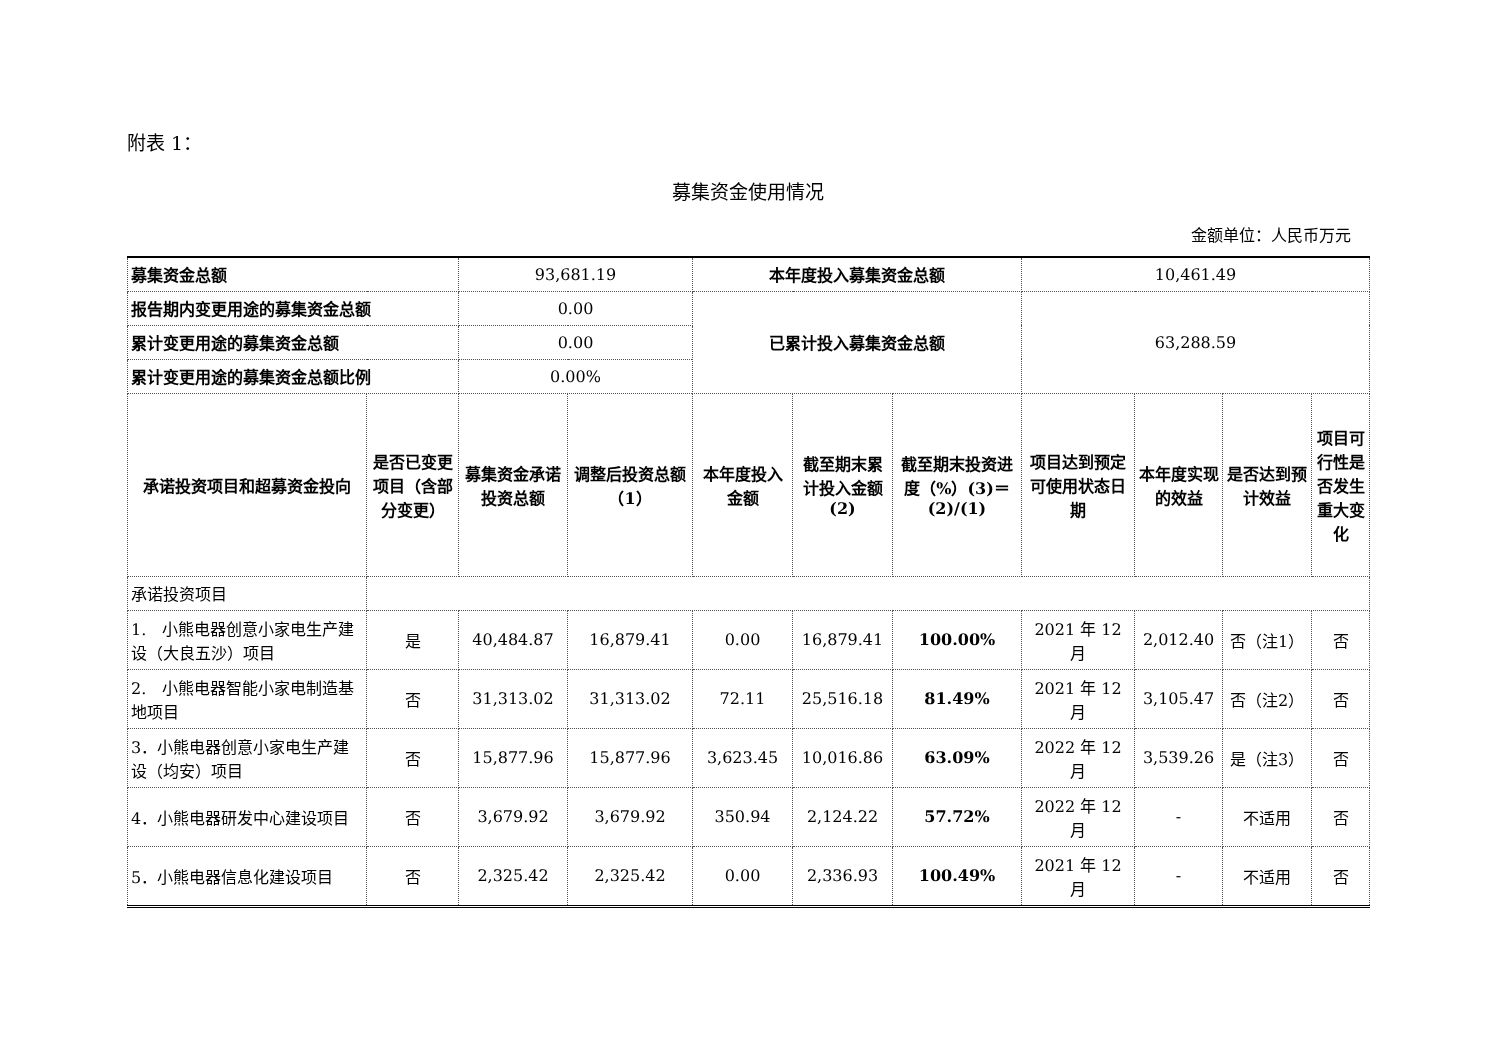附表 1：
募集资金使用情况
金额单位：人民币万元
| 募集资金总额 | | 93,681.19 | | 本年度投入募集资金总额 | | | 10,461.49 | | | |
| 报告期内变更用途的募集资金总额 | | 0.00 | | 已累计投入募集资金总额 | | | 63,288.59 | | | |
| 累计变更用途的募集资金总额 | | 0.00 | | | | | | | | |
| 累计变更用途的募集资金总额比例 | | 0.00% | | | | | | | | |
| 承诺投资项目和超募资金投向 | 是否已变更项目（含部分变更） | 募集资金承诺投资总额 | 调整后投资总额（1） | 本年度投入金额 | 截至期末累计投入金额(2) | 截至期末投资进度（%）(3)＝(2)/(1) | 项目达到预定可使用状态日期 | 本年度实现的效益 | 是否达到预计效益 | 项目可行性是否发生重大变化 |
| 承诺投资项目 | | | | | | | | | | |
| 1. 小熊电器创意小家电生产建设（大良五沙）项目 | 是 | 40,484.87 | 16,879.41 | 0.00 | 16,879.41 | 100.00% | 2021 年 12 月 | 2,012.40 | 否（注1） | 否 |
| 2. 小熊电器智能小家电制造基地项目 | 否 | 31,313.02 | 31,313.02 | 72.11 | 25,516.18 | 81.49% | 2021 年 12 月 | 3,105.47 | 否（注2） | 否 |
| 3．小熊电器创意小家电生产建设（均安）项目 | 否 | 15,877.96 | 15,877.96 | 3,623.45 | 10,016.86 | 63.09% | 2022 年 12 月 | 3,539.26 | 是（注3） | 否 |
| 4．小熊电器研发中心建设项目 | 否 | 3,679.92 | 3,679.92 | 350.94 | 2,124.22 | 57.72% | 2022 年 12 月 | - | 不适用 | 否 |
| 5．小熊电器信息化建设项目 | 否 | 2,325.42 | 2,325.42 | 0.00 | 2,336.93 | 100.49% | 2021 年 12 月 | - | 不适用 | 否 |